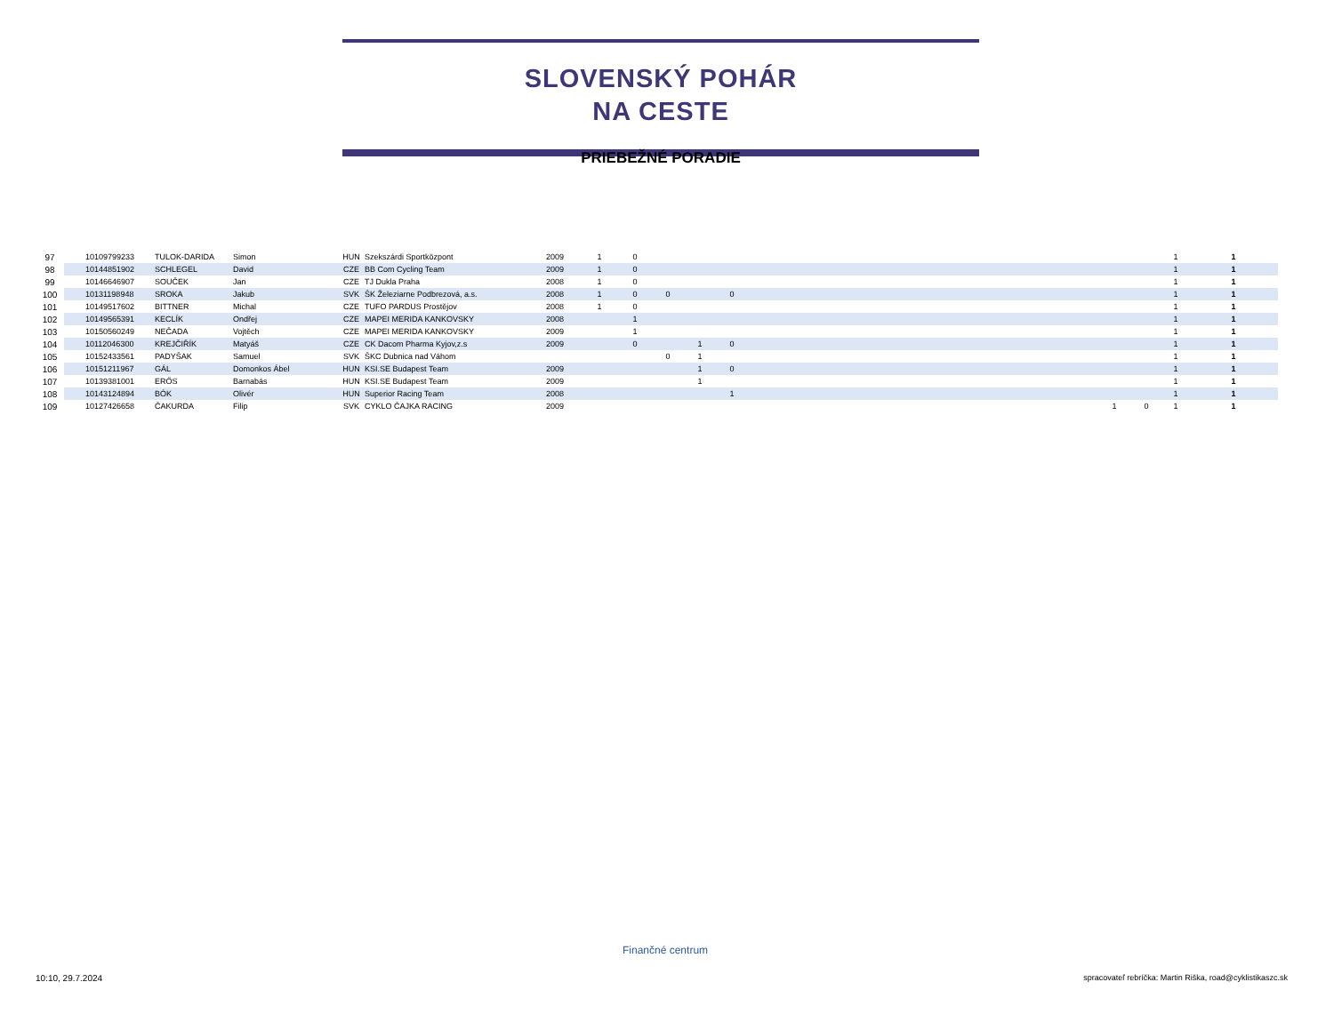SLOVENSKÝ POHÁR
NA CESTE
PRIEBEŽNÉ PORADIE
| 97 | | 10109799233 | TULOK-DARIDA | Simon | HUN | Szekszárdi Sportközpont | 2009 | 1 | 0 | | | | | | | 1 | 1 |
| 98 | | 10144851902 | SCHLEGEL | David | CZE | BB Com Cycling Team | 2009 | 1 | 0 | | | | | | | 1 | 1 |
| 99 | | 10146646907 | SOUČEK | Jan | CZE | TJ Dukla Praha | 2008 | 1 | 0 | | | | | | | 1 | 1 |
| 100 | | 10131198948 | SROKA | Jakub | SVK | ŠK Železiarne Podbrezová, a.s. | 2008 | 1 | 0 | 0 | | 0 | | | | 1 | 1 |
| 101 | | 10149517602 | BITTNER | Michal | CZE | TUFO PARDUS Prostějov | 2008 | 1 | 0 | | | | | | | 1 | 1 |
| 102 | | 10149565391 | KECLÍK | Ondřej | CZE | MAPEI MERIDA KANKOVSKY | 2008 | | 1 | | | | | | | 1 | 1 |
| 103 | | 10150560249 | NEČADA | Vojtěch | CZE | MAPEI MERIDA KANKOVSKY | 2009 | | 1 | | | | | | | 1 | 1 |
| 104 | | 10112046300 | KREJČIŘÍK | Matyáš | CZE | CK Dacom Pharma Kyjov,z.s | 2009 | | 0 | | 1 | 0 | | | | 1 | 1 |
| 105 | | 10152433561 | PADYŠAK | Samuel | SVK | ŠKC Dubnica nad Váhom | | | | 0 | 1 | | | | | 1 | 1 |
| 106 | | 10151211967 | GÁL | Domonkos Ábel | HUN | KSI.SE Budapest Team | 2009 | | | | 1 | 0 | | | | 1 | 1 |
| 107 | | 10139381001 | ERŐS | Barnabás | HUN | KSI.SE Budapest Team | 2009 | | | | 1 | | | | | 1 | 1 |
| 108 | | 10143124894 | BÓK | Olivér | HUN | Superior Racing Team | 2008 | | | | | 1 | | | | 1 | 1 |
| 109 | | 10127426658 | ČAKURDA | Filip | SVK | CYKLO ČAJKA RACING | 2009 | | | | | | | 1 | 0 | 1 | 1 |
Finančné centrum
10:10, 29.7.2024
spracovateľ rebríčka: Martin Riška, road@cyklistikaszc.sk